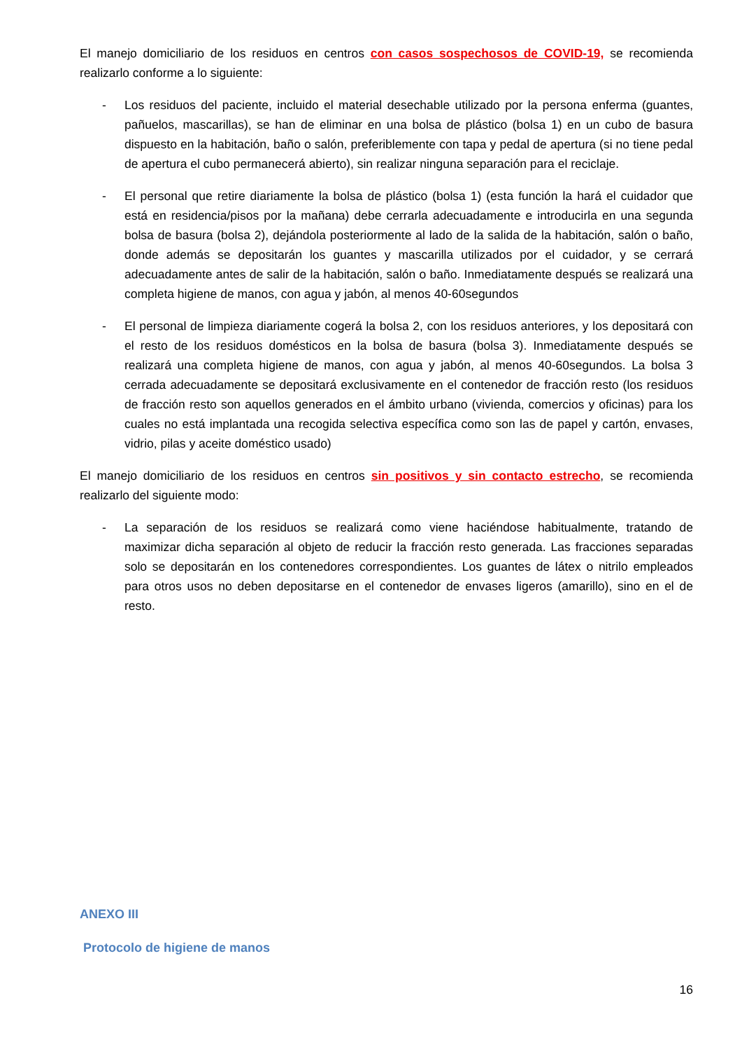El manejo domiciliario de los residuos en centros con casos sospechosos de COVID-19, se recomienda realizarlo conforme a lo siguiente:
- Los residuos del paciente, incluido el material desechable utilizado por la persona enferma (guantes, pañuelos, mascarillas), se han de eliminar en una bolsa de plástico (bolsa 1) en un cubo de basura dispuesto en la habitación, baño o salón, preferiblemente con tapa y pedal de apertura (si no tiene pedal de apertura el cubo permanecerá abierto), sin realizar ninguna separación para el reciclaje.
- El personal que retire diariamente la bolsa de plástico (bolsa 1) (esta función la hará el cuidador que está en residencia/pisos por la mañana) debe cerrarla adecuadamente e introducirla en una segunda bolsa de basura (bolsa 2), dejándola posteriormente al lado de la salida de la habitación, salón o baño, donde además se depositarán los guantes y mascarilla utilizados por el cuidador, y se cerrará adecuadamente antes de salir de la habitación, salón o baño. Inmediatamente después se realizará una completa higiene de manos, con agua y jabón, al menos 40-60segundos
- El personal de limpieza diariamente cogerá la bolsa 2, con los residuos anteriores, y los depositará con el resto de los residuos domésticos en la bolsa de basura (bolsa 3). Inmediatamente después se realizará una completa higiene de manos, con agua y jabón, al menos 40-60segundos. La bolsa 3 cerrada adecuadamente se depositará exclusivamente en el contenedor de fracción resto (los residuos de fracción resto son aquellos generados en el ámbito urbano (vivienda, comercios y oficinas) para los cuales no está implantada una recogida selectiva específica como son las de papel y cartón, envases, vidrio, pilas y aceite doméstico usado)
El manejo domiciliario de los residuos en centros sin positivos y sin contacto estrecho, se recomienda realizarlo del siguiente modo:
- La separación de los residuos se realizará como viene haciéndose habitualmente, tratando de maximizar dicha separación al objeto de reducir la fracción resto generada. Las fracciones separadas solo se depositarán en los contenedores correspondientes. Los guantes de látex o nitrilo empleados para otros usos no deben depositarse en el contenedor de envases ligeros (amarillo), sino en el de resto.
ANEXO III
Protocolo de higiene de manos
16